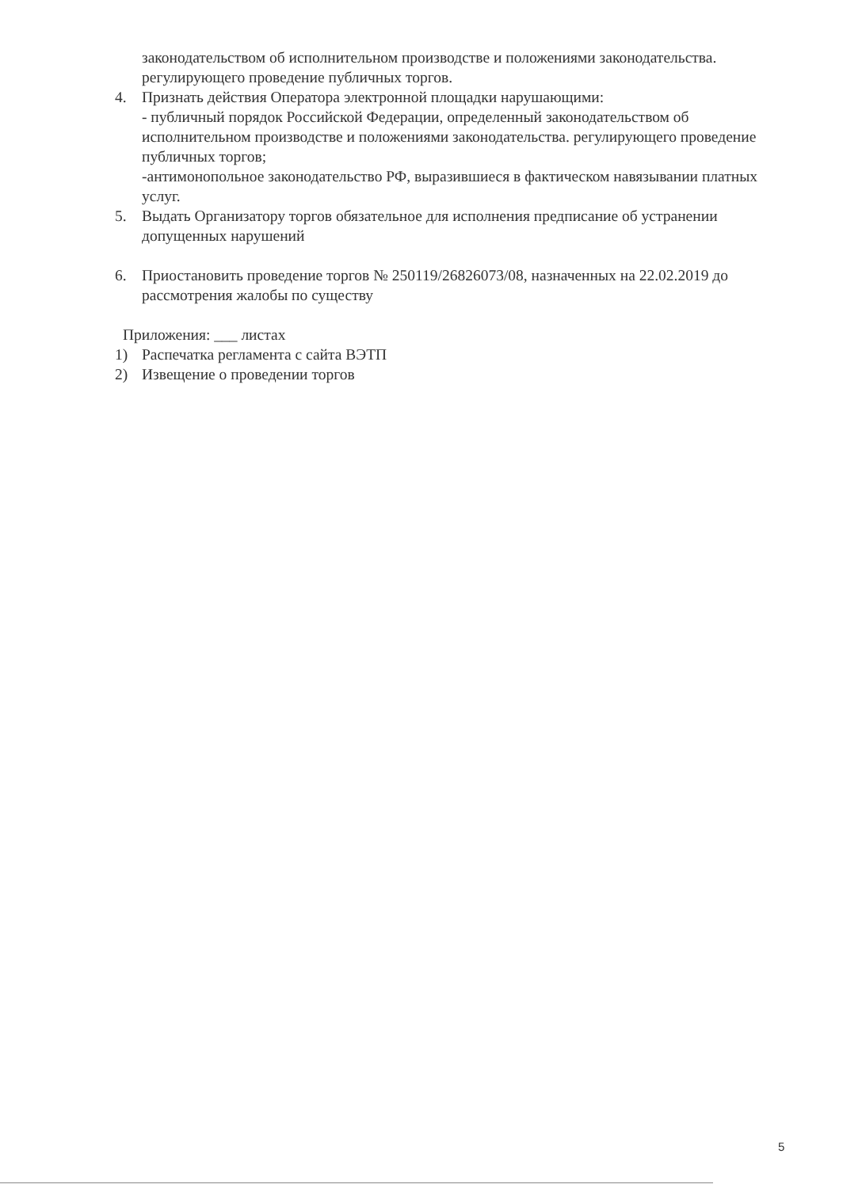законодательством об исполнительном производстве и положениями законодательства. регулирующего проведение публичных торгов.
4. Признать действия Оператора электронной площадки нарушающими:
- публичный порядок Российской Федерации, определенный законодательством об исполнительном производстве и положениями законодательства. регулирующего проведение публичных торгов;
-антимонопольное законодательство РФ, выразившиеся в фактическом навязывании платных услуг.
5. Выдать Организатору торгов обязательное для исполнения предписание об устранении допущенных нарушений
6. Приостановить проведение торгов № 250119/26826073/08, назначенных на 22.02.2019 до рассмотрения жалобы по существу
Приложения: ___ листах
1) Распечатка регламента с сайта ВЭТП
2) Извещение о проведении торгов
5